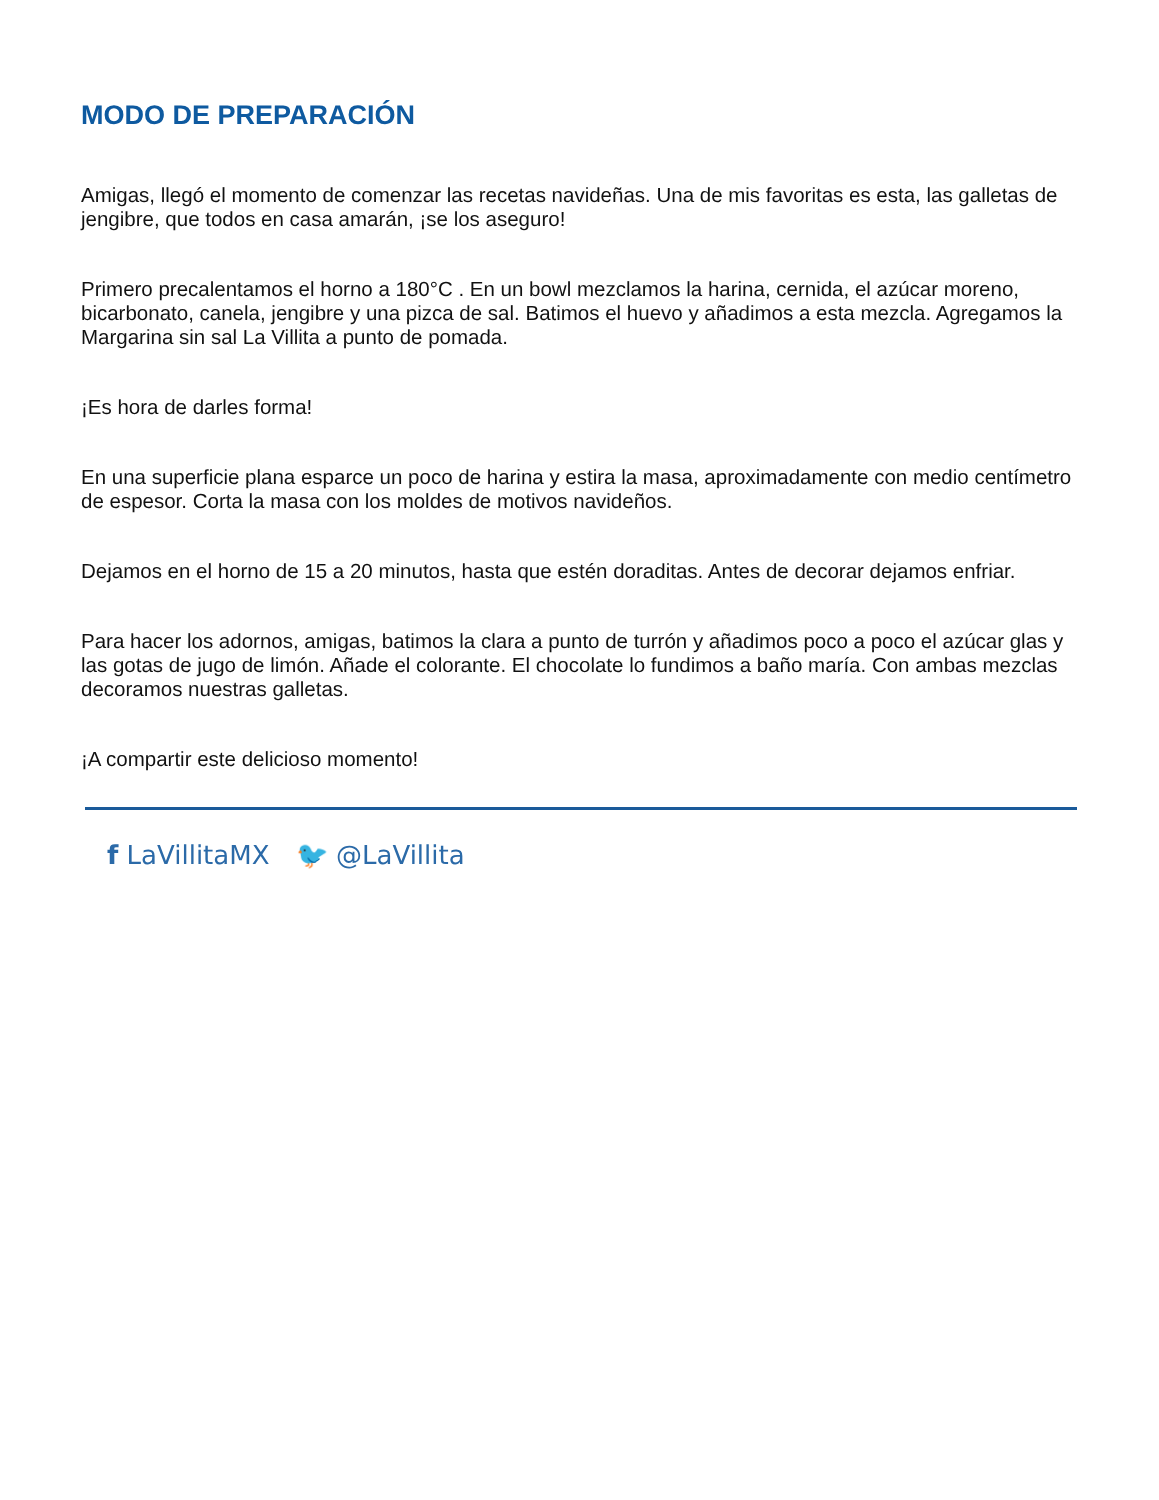MODO DE PREPARACIÓN
Amigas, llegó el momento de comenzar las recetas navideñas. Una de mis favoritas es esta, las galletas de jengibre, que todos en casa amarán, ¡se los aseguro!
Primero precalentamos el horno a 180°C . En un bowl mezclamos la harina, cernida, el azúcar moreno, bicarbonato, canela, jengibre y una pizca de sal. Batimos el huevo y añadimos a esta mezcla. Agregamos la Margarina sin sal La Villita a punto de pomada.
¡Es hora de darles forma!
En una superficie plana esparce un poco de harina y estira la masa, aproximadamente con medio centímetro de espesor. Corta la masa con los moldes de motivos navideños.
Dejamos en el horno de 15 a 20 minutos, hasta que estén doraditas. Antes de decorar dejamos enfriar.
Para hacer los adornos, amigas, batimos la clara a punto de turrón y añadimos poco a poco el azúcar glas y las gotas de jugo de limón. Añade el colorante. El chocolate lo fundimos a baño maría. Con ambas mezclas decoramos nuestras galletas.
¡A compartir este delicioso momento!
f LaVillitaMX 🐦 @LaVillita